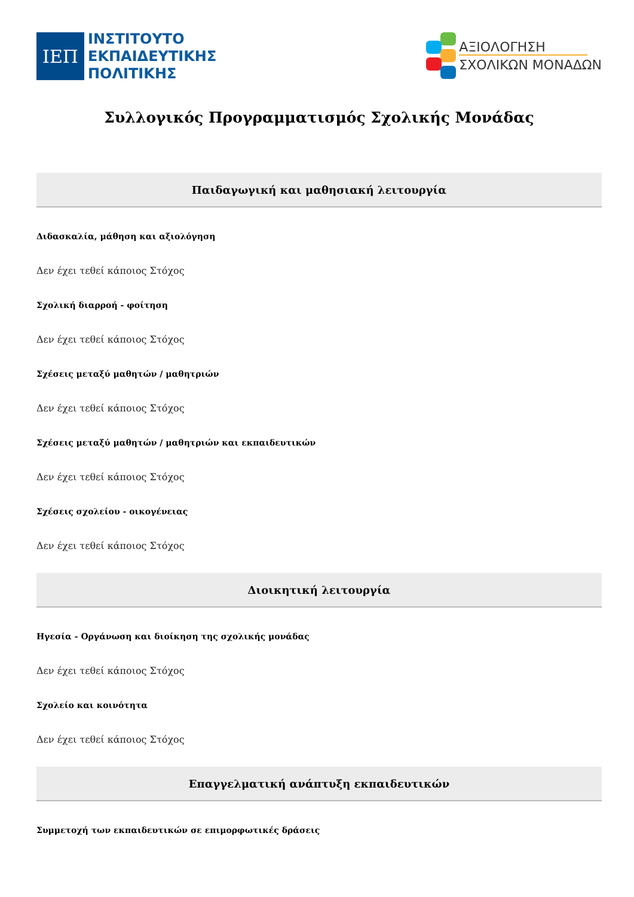ΙΕΠ
ΙΝΣΤΙΤΟΥΤΟ
ΕΚΠΑΙΔΕΥΤΙΚΗΣ
ΠΟΛΙΤΙΚΗΣ
ΑΞΙΟΛΟΓΗΣΗ
ΣΧΟΛΙΚΩΝ ΜΟΝΑΔΩΝ
Συλλογικός Προγραμματισμός Σχολικής Μονάδας
Παιδαγωγική και μαθησιακή λειτουργία
Διδασκαλία, μάθηση και αξιολόγηση
Δεν έχει τεθεί κάποιος Στόχος
Σχολική διαρροή - φοίτηση
Δεν έχει τεθεί κάποιος Στόχος
Σχέσεις μεταξύ μαθητών / μαθητριών
Δεν έχει τεθεί κάποιος Στόχος
Σχέσεις μεταξύ μαθητών / μαθητριών και εκπαιδευτικών
Δεν έχει τεθεί κάποιος Στόχος
Σχέσεις σχολείου - οικογένειας
Δεν έχει τεθεί κάποιος Στόχος
Διοικητική λειτουργία
Ηγεσία - Οργάνωση και διοίκηση της σχολικής μονάδας
Δεν έχει τεθεί κάποιος Στόχος
Σχολείο και κοινότητα
Δεν έχει τεθεί κάποιος Στόχος
Επαγγελματική ανάπτυξη εκπαιδευτικών
Συμμετοχή των εκπαιδευτικών σε επιμορφωτικές δράσεις